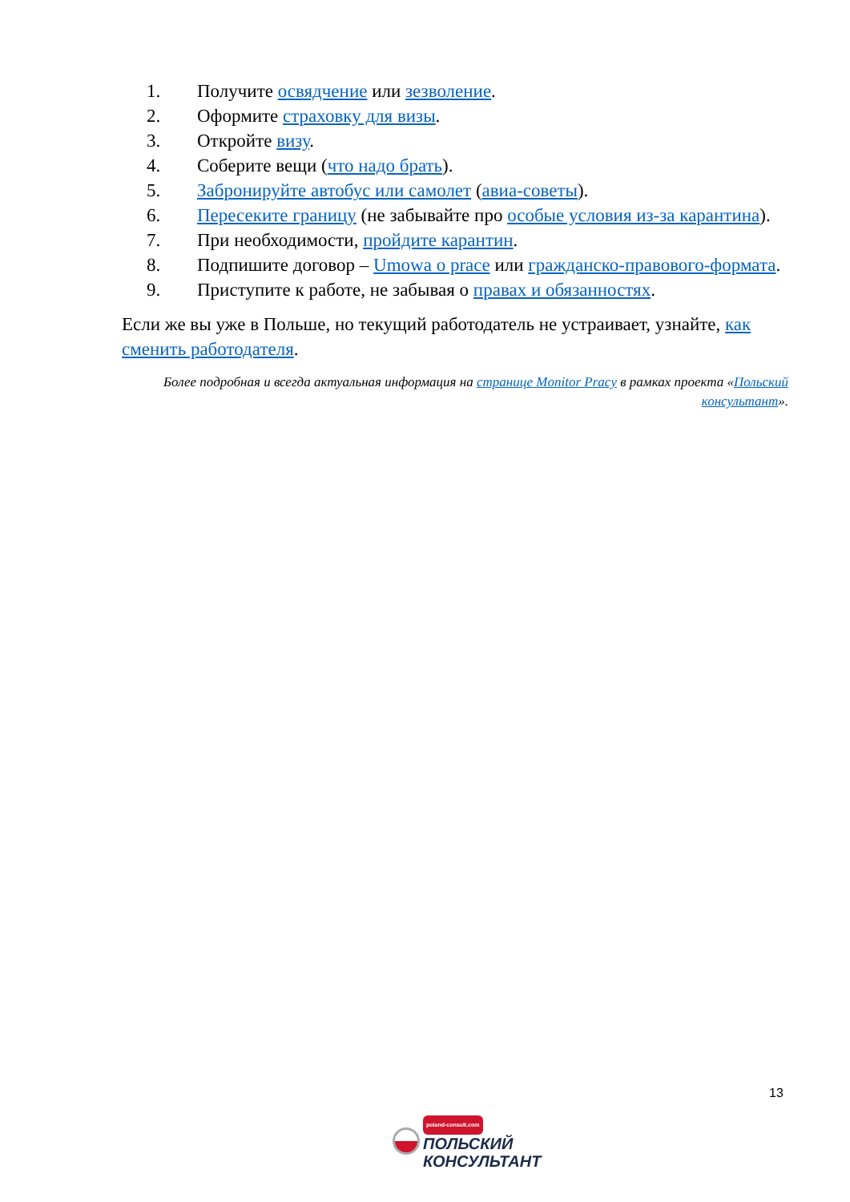1. Получите освядчение или зезволение.
2. Оформите страховку для визы.
3. Откройте визу.
4. Соберите вещи (что надо брать).
5. Забронируйте автобус или самолет (авиа-советы).
6. Пересеките границу (не забывайте про особые условия из-за карантина).
7. При необходимости, пройдите карантин.
8. Подпишите договор – Umowa o prace или гражданско-правового-формата.
9. Приступите к работе, не забывая о правах и обязанностях.
Если же вы уже в Польше, но текущий работодатель не устраивает, узнайте, как сменить работодателя.
Более подробная и всегда актуальная информация на странице Monitor Pracy в рамках проекта «Польский консультант».
13
poland-consult.com
ПОЛЬСКИЙ
КОНСУЛЬТАНТ